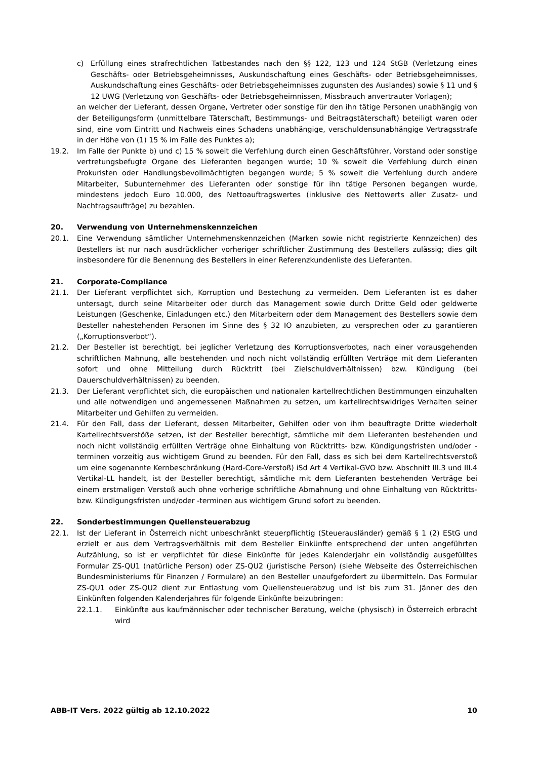c) Erfüllung eines strafrechtlichen Tatbestandes nach den §§ 122, 123 und 124 StGB (Verletzung eines Geschäfts- oder Betriebsgeheimnisses, Auskundschaftung eines Geschäfts- oder Betriebsgeheimnisses, Auskundschaftung eines Geschäfts- oder Betriebsgeheimnisses zugunsten des Auslandes) sowie § 11 und § 12 UWG (Verletzung von Geschäfts- oder Betriebsgeheimnissen, Missbrauch anvertrauter Vorlagen);
an welcher der Lieferant, dessen Organe, Vertreter oder sonstige für den ihn tätige Personen unabhängig von der Beteiligungsform (unmittelbare Täterschaft, Bestimmungs- und Beitragstäterschaft) beteiligt waren oder sind, eine vom Eintritt und Nachweis eines Schadens unabhängige, verschuldensunabhängige Vertragsstrafe in der Höhe von (1) 15 % im Falle des Punktes a);
19.2. Im Falle der Punkte b) und c) 15 % soweit die Verfehlung durch einen Geschäftsführer, Vorstand oder sonstige vertretungsbefugte Organe des Lieferanten begangen wurde; 10 % soweit die Verfehlung durch einen Prokuristen oder Handlungsbevollmächtigten begangen wurde; 5 % soweit die Verfehlung durch andere Mitarbeiter, Subunternehmer des Lieferanten oder sonstige für ihn tätige Personen begangen wurde, mindestens jedoch Euro 10.000, des Nettoauftragswertes (inklusive des Nettowerts aller Zusatz- und Nachtragsaufträge) zu bezahlen.
20. Verwendung von Unternehmenskennzeichen
20.1. Eine Verwendung sämtlicher Unternehmenskennzeichen (Marken sowie nicht registrierte Kennzeichen) des Bestellers ist nur nach ausdrücklicher vorheriger schriftlicher Zustimmung des Bestellers zulässig; dies gilt insbesondere für die Benennung des Bestellers in einer Referenzkundenliste des Lieferanten.
21. Corporate-Compliance
21.1. Der Lieferant verpflichtet sich, Korruption und Bestechung zu vermeiden. Dem Lieferanten ist es daher untersagt, durch seine Mitarbeiter oder durch das Management sowie durch Dritte Geld oder geldwerte Leistungen (Geschenke, Einladungen etc.) den Mitarbeitern oder dem Management des Bestellers sowie dem Besteller nahestehenden Personen im Sinne des § 32 IO anzubieten, zu versprechen oder zu garantieren („Korruptionsverbot“).
21.2. Der Besteller ist berechtigt, bei jeglicher Verletzung des Korruptionsverbotes, nach einer vorausgehenden schriftlichen Mahnung, alle bestehenden und noch nicht vollständig erfüllten Verträge mit dem Lieferanten sofort und ohne Mitteilung durch Rücktritt (bei Zielschuldverhältnissen) bzw. Kündigung (bei Dauerschuldverhältnissen) zu beenden.
21.3. Der Lieferant verpflichtet sich, die europäischen und nationalen kartellrechtlichen Bestimmungen einzuhalten und alle notwendigen und angemessenen Maßnahmen zu setzen, um kartellrechtswidriges Verhalten seiner Mitarbeiter und Gehilfen zu vermeiden.
21.4. Für den Fall, dass der Lieferant, dessen Mitarbeiter, Gehilfen oder von ihm beauftragte Dritte wiederholt Kartellrechtsverstöße setzen, ist der Besteller berechtigt, sämtliche mit dem Lieferanten bestehenden und noch nicht vollständig erfüllten Verträge ohne Einhaltung von Rücktritts- bzw. Kündigungsfristen und/oder -terminen vorzeitig aus wichtigem Grund zu beenden. Für den Fall, dass es sich bei dem Kartellrechtsverstoß um eine sogenannte Kernbeschränkung (Hard-Core-Verstoß) iSd Art 4 Vertikal-GVO bzw. Abschnitt III.3 und III.4 Vertikal-LL handelt, ist der Besteller berechtigt, sämtliche mit dem Lieferanten bestehenden Verträge bei einem erstmaligen Verstoß auch ohne vorherige schriftliche Abmahnung und ohne Einhaltung von Rücktritts- bzw. Kündigungsfristen und/oder -terminen aus wichtigem Grund sofort zu beenden.
22. Sonderbestimmungen Quellensteuerabzug
22.1. Ist der Lieferant in Österreich nicht unbeschränkt steuerpflichtig (Steuerausländer) gemäß § 1 (2) EStG und erzielt er aus dem Vertragsverhältnis mit dem Besteller Einkünfte entsprechend der unten angeführten Aufzählung, so ist er verpflichtet für diese Einkünfte für jedes Kalenderjahr ein vollständig ausgefülltes Formular ZS-QU1 (natürliche Person) oder ZS-QU2 (juristische Person) (siehe Webseite des Österreichischen Bundesministeriums für Finanzen / Formulare) an den Besteller unaufgefordert zu übermitteln. Das Formular ZS-QU1 oder ZS-QU2 dient zur Entlastung vom Quellensteuerabzug und ist bis zum 31. Jänner des den Einkünften folgenden Kalenderjahres für folgende Einkünfte beizubringen:
22.1.1. Einkünfte aus kaufmännischer oder technischer Beratung, welche (physisch) in Österreich erbracht wird
ABB-IT Vers. 2022 gültig ab 12.10.2022 10